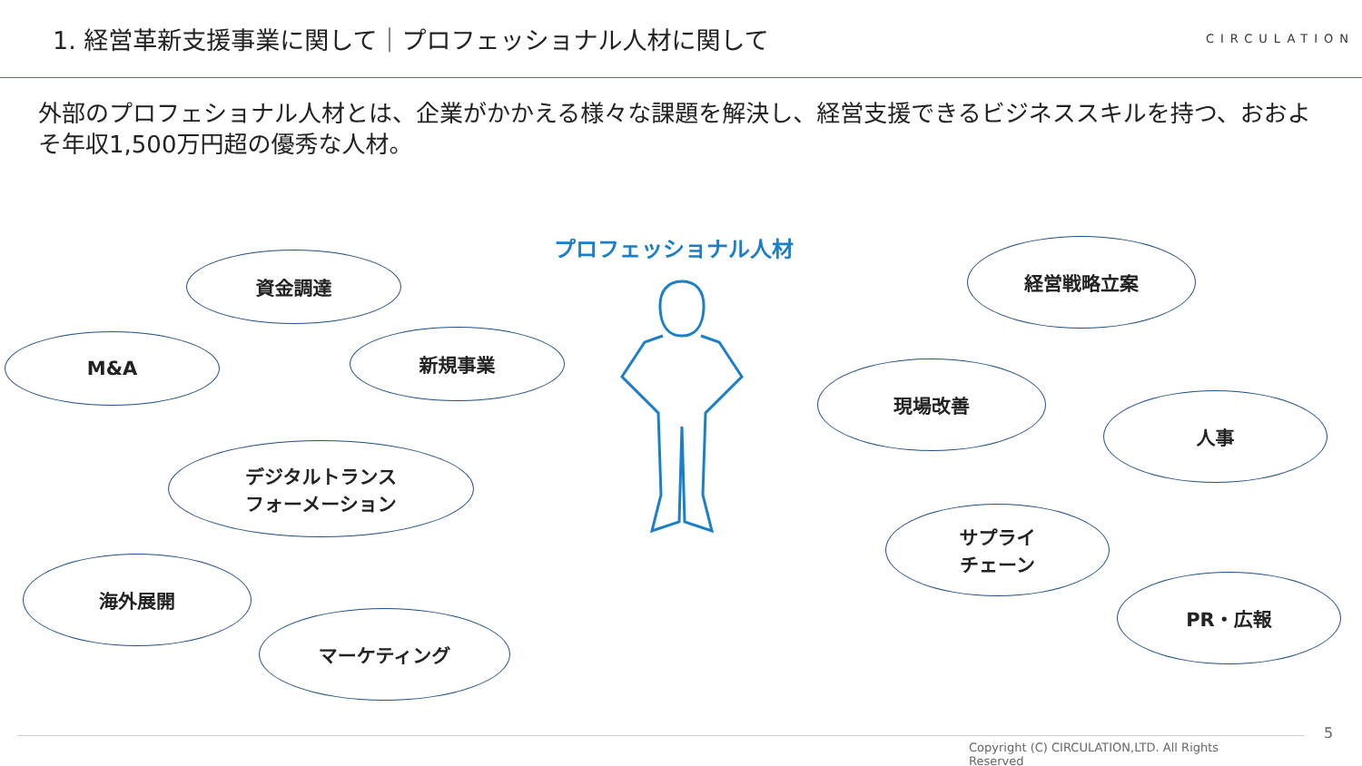1. 経営革新支援事業に関して｜プロフェッショナル人材に関して
CIRCULATION
外部のプロフェショナル人材とは、企業がかかえる様々な課題を解決し、経営支援できるビジネススキルを持つ、おおよそ年収1,500万円超の優秀な人材。
プロフェッショナル人材
資金調達
M&A 新規事業
デジタルトランス
フォーメーション
海外展開
マーケティング
経営戦略立案
現場改善
人事
サプライ
チェーン
PR・広報
Copyright (C) CIRCULATION,LTD. All Rights Reserved
5